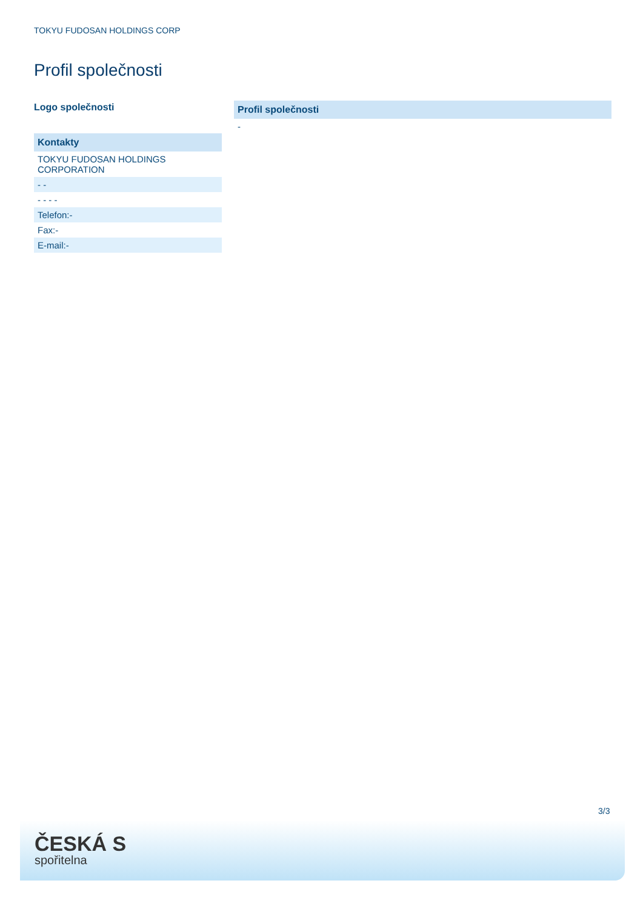TOKYU FUDOSAN HOLDINGS CORP
Profil společnosti
Logo společnosti
| Kontakty |
| --- |
| TOKYU FUDOSAN HOLDINGS CORPORATION |
| - - |
| - - - - |
| Telefon:- |
| Fax:- |
| E-mail:- |
| Profil společnosti |
| --- |
| - |
3/3
ČESKÁ S
spořitelna